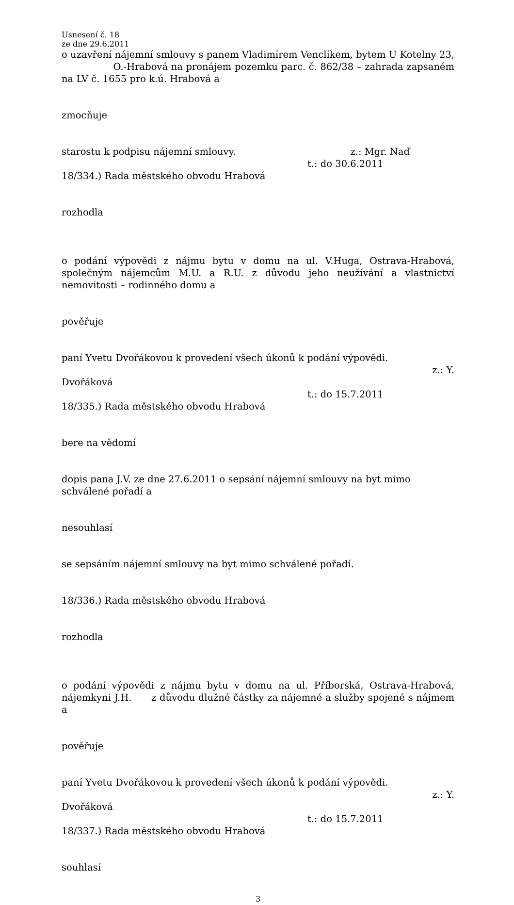Usnesení č. 18
ze dne 29.6.2011
o uzavření nájemní smlouvy s panem Vladimírem Venclíkem, bytem U Kotelny 23, O.-Hrabová na pronájem pozemku parc. č. 862/38 – zahrada zapsaném na LV č. 1655 pro k.ú. Hrabová a
zmocňuje
starostu k podpisu nájemní smlouvy. z.: Mgr. Naď
t.: do 30.6.2011
18/334.) Rada městského obvodu Hrabová
rozhodla
o podání výpovědi z nájmu bytu v domu na ul. V.Huga, Ostrava-Hrabová, společným nájemcům M.U. a R.U. z důvodu jeho neužívání a vlastnictví nemovitosti – rodinného domu a
pověřuje
paní Yvetu Dvořákovou k provedení všech úkonů k podání výpovědi.
z.: Y.
Dvořáková
t.: do 15.7.2011
18/335.) Rada městského obvodu Hrabová
bere na vědomí
dopis pana J.V. ze dne 27.6.2011 o sepsání nájemní smlouvy na byt mimo schválené pořadí a
nesouhlasí
se sepsáním nájemní smlouvy na byt mimo schválené pořadí.
18/336.) Rada městského obvodu Hrabová
rozhodla
o podání výpovědi z nájmu bytu v domu na ul. Příborská, Ostrava-Hrabová, nájemkyni J.H. z důvodu dlužné částky za nájemné a služby spojené s nájmem a
pověřuje
paní Yvetu Dvořákovou k provedení všech úkonů k podání výpovědi.
z.: Y.
Dvořáková
t.: do 15.7.2011
18/337.) Rada městského obvodu Hrabová
souhlasí
3